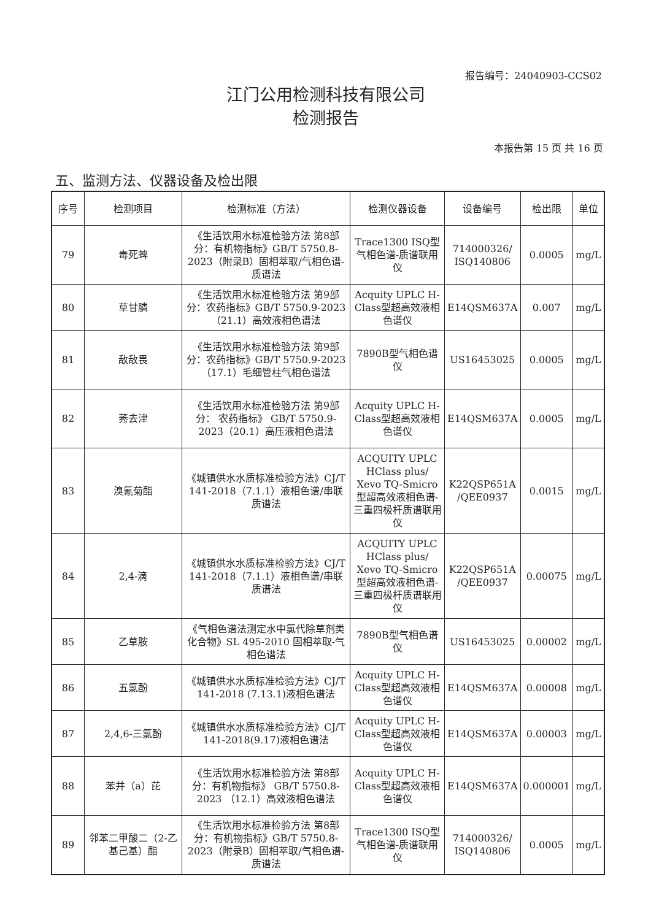报告编号：24040903-CCS02
江门公用检测科技有限公司
检测报告
本报告第 15 页 共 16 页
五、监测方法、仪器设备及检出限
| 序号 | 检测项目 | 检测标准（方法） | 检测仪器设备 | 设备编号 | 检出限 | 单位 |
| --- | --- | --- | --- | --- | --- | --- |
| 79 | 毒死蜱 | 《生活饮用水标准检验方法 第8部分：有机物指标》GB/T 5750.8-2023（附录B）固相萃取/气相色谱-质谱法 | Trace1300 ISQ型气相色谱-质谱联用仪 | 714000326/ ISQ140806 | 0.0005 | mg/L |
| 80 | 草甘膦 | 《生活饮用水标准检验方法 第9部分：农药指标》GB/T 5750.9-2023（21.1）高效液相色谱法 | Acquity UPLC H-Class型超高效液相色谱仪 | E14QSM637A | 0.007 | mg/L |
| 81 | 敌敌畏 | 《生活饮用水标准检验方法 第9部分：农药指标》GB/T 5750.9-2023（17.1）毛细管柱气相色谱法 | 7890B型气相色谱仪 | US16453025 | 0.0005 | mg/L |
| 82 | 莠去津 | 《生活饮用水标准检验方法 第9部分： 农药指标》 GB/T 5750.9-2023（20.1）高压液相色谱法 | Acquity UPLC H-Class型超高效液相色谱仪 | E14QSM637A | 0.0005 | mg/L |
| 83 | 溴氰菊酯 | 《城镇供水水质标准检验方法》CJ/T 141-2018（7.1.1）液相色谱/串联质谱法 | ACQUITY UPLC HClass plus/ Xevo TQ-Smicro 型超高效液相色谱-三重四极杆质谱联用仪 | K22QSP651A /QEE0937 | 0.0015 | mg/L |
| 84 | 2,4-滴 | 《城镇供水水质标准检验方法》CJ/T 141-2018（7.1.1）液相色谱/串联质谱法 | ACQUITY UPLC HClass plus/ Xevo TQ-Smicro 型超高效液相色谱-三重四极杆质谱联用仪 | K22QSP651A /QEE0937 | 0.00075 | mg/L |
| 85 | 乙草胺 | 《气相色谱法测定水中氯代除草剂类化合物》SL 495-2010 固相萃取-气相色谱法 | 7890B型气相色谱仪 | US16453025 | 0.00002 | mg/L |
| 86 | 五氯酚 | 《城镇供水水质标准检验方法》CJ/T 141-2018 (7.13.1)液相色谱法 | Acquity UPLC H-Class型超高效液相色谱仪 | E14QSM637A | 0.00008 | mg/L |
| 87 | 2,4,6-三氯酚 | 《城镇供水水质标准检验方法》CJ/T 141-2018(9.17)液相色谱法 | Acquity UPLC H-Class型超高效液相色谱仪 | E14QSM637A | 0.00003 | mg/L |
| 88 | 苯并（a）芘 | 《生活饮用水标准检验方法 第8部分：有机物指标》 GB/T 5750.8-2023 （12.1）高效液相色谱法 | Acquity UPLC H-Class型超高效液相色谱仪 | E14QSM637A | 0.000001 | mg/L |
| 89 | 邻苯二甲酸二（2-乙基己基）酯 | 《生活饮用水标准检验方法 第8部分：有机物指标》GB/T 5750.8-2023（附录B）固相萃取/气相色谱-质谱法 | Trace1300 ISQ型气相色谱-质谱联用仪 | 714000326/ ISQ140806 | 0.0005 | mg/L |